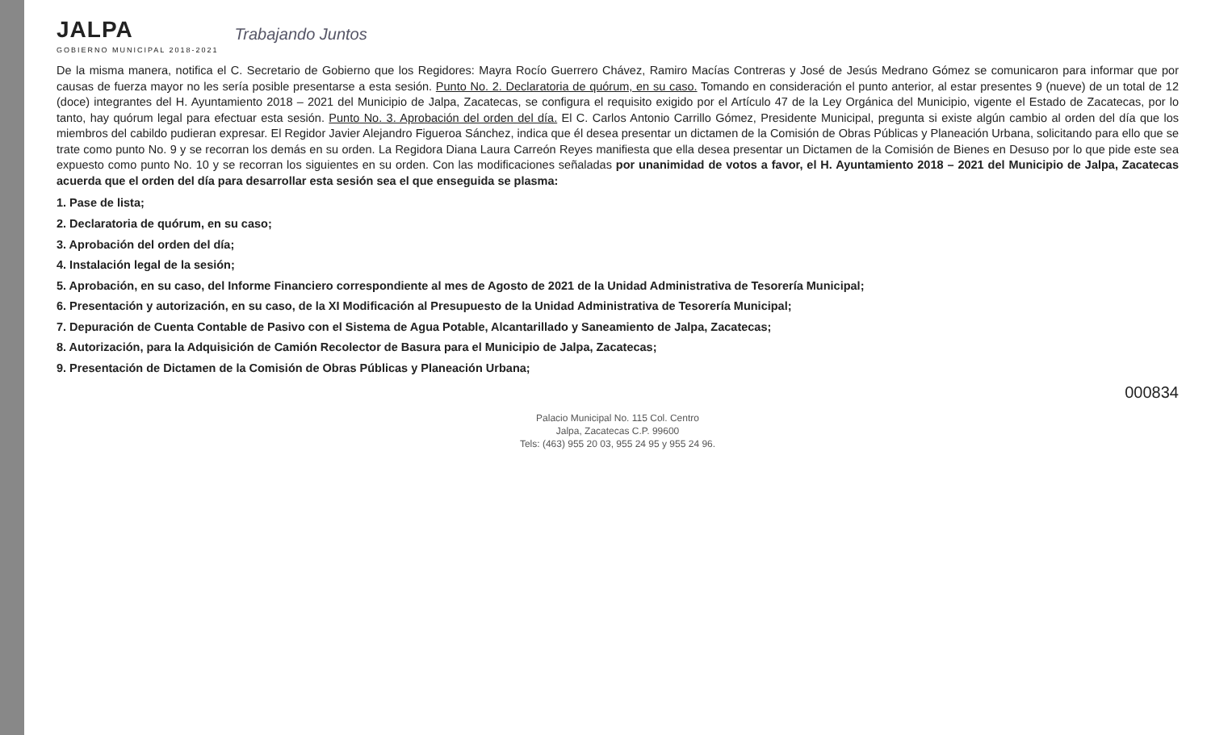JALPA
GOBIERNO MUNICIPAL 2018-2021
Trabajando Juntos
De la misma manera, notifica el C. Secretario de Gobierno que los Regidores: Mayra Rocío Guerrero Chávez, Ramiro Macías Contreras y José de Jesús Medrano Gómez se comunicaron para informar que por causas de fuerza mayor no les sería posible presentarse a esta sesión. Punto No. 2. Declaratoria de quórum, en su caso. Tomando en consideración el punto anterior, al estar presentes 9 (nueve) de un total de 12 (doce) integrantes del H. Ayuntamiento 2018 – 2021 del Municipio de Jalpa, Zacatecas, se configura el requisito exigido por el Artículo 47 de la Ley Orgánica del Municipio, vigente el Estado de Zacatecas, por lo tanto, hay quórum legal para efectuar esta sesión. Punto No. 3. Aprobación del orden del día. El C. Carlos Antonio Carrillo Gómez, Presidente Municipal, pregunta si existe algún cambio al orden del día que los miembros del cabildo pudieran expresar. El Regidor Javier Alejandro Figueroa Sánchez, indica que él desea presentar un dictamen de la Comisión de Obras Públicas y Planeación Urbana, solicitando para ello que se trate como punto No. 9 y se recorran los demás en su orden. La Regidora Diana Laura Carreón Reyes manifiesta que ella desea presentar un Dictamen de la Comisión de Bienes en Desuso por lo que pide este sea expuesto como punto No. 10 y se recorran los siguientes en su orden. Con las modificaciones señaladas por unanimidad de votos a favor, el H. Ayuntamiento 2018 – 2021 del Municipio de Jalpa, Zacatecas acuerda que el orden del día para desarrollar esta sesión sea el que enseguida se plasma:
1. Pase de lista;
2. Declaratoria de quórum, en su caso;
3. Aprobación del orden del día;
4. Instalación legal de la sesión;
5. Aprobación, en su caso, del Informe Financiero correspondiente al mes de Agosto de 2021 de la Unidad Administrativa de Tesorería Municipal;
6. Presentación y autorización, en su caso, de la XI Modificación al Presupuesto de la Unidad Administrativa de Tesorería Municipal;
7. Depuración de Cuenta Contable de Pasivo con el Sistema de Agua Potable, Alcantarillado y Saneamiento de Jalpa, Zacatecas;
8. Autorización, para la Adquisición de Camión Recolector de Basura para el Municipio de Jalpa, Zacatecas;
9. Presentación de Dictamen de la Comisión de Obras Públicas y Planeación Urbana;
000834
Palacio Municipal No. 115 Col. Centro
Jalpa, Zacatecas C.P. 99600
Tels: (463) 955 20 03, 955 24 95 y 955 24 96.